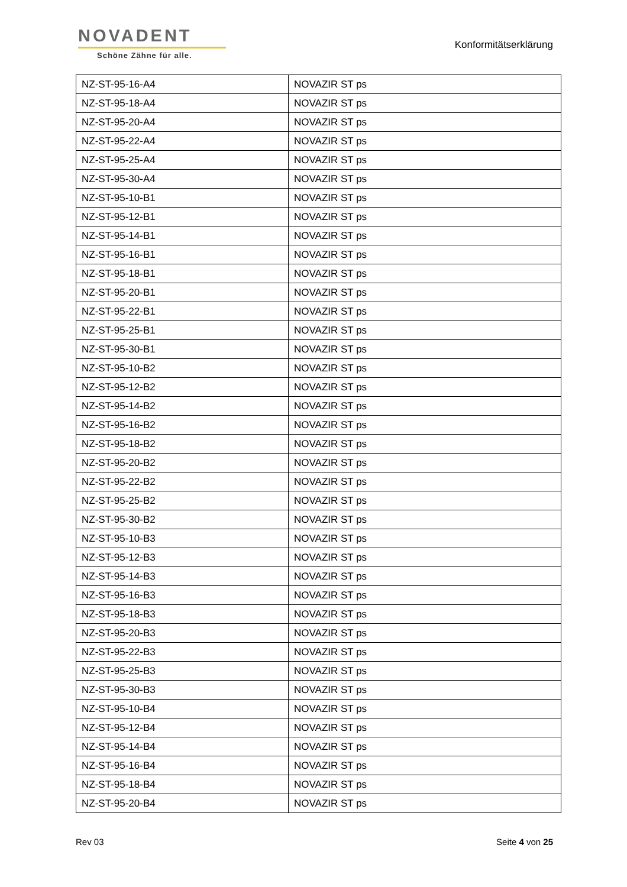NOVADENT
Schöne Zähne für alle.
Konformitätserklärung
| NZ-ST-95-16-A4 | NOVAZIR ST ps |
| NZ-ST-95-18-A4 | NOVAZIR ST ps |
| NZ-ST-95-20-A4 | NOVAZIR ST ps |
| NZ-ST-95-22-A4 | NOVAZIR ST ps |
| NZ-ST-95-25-A4 | NOVAZIR ST ps |
| NZ-ST-95-30-A4 | NOVAZIR ST ps |
| NZ-ST-95-10-B1 | NOVAZIR ST ps |
| NZ-ST-95-12-B1 | NOVAZIR ST ps |
| NZ-ST-95-14-B1 | NOVAZIR ST ps |
| NZ-ST-95-16-B1 | NOVAZIR ST ps |
| NZ-ST-95-18-B1 | NOVAZIR ST ps |
| NZ-ST-95-20-B1 | NOVAZIR ST ps |
| NZ-ST-95-22-B1 | NOVAZIR ST ps |
| NZ-ST-95-25-B1 | NOVAZIR ST ps |
| NZ-ST-95-30-B1 | NOVAZIR ST ps |
| NZ-ST-95-10-B2 | NOVAZIR ST ps |
| NZ-ST-95-12-B2 | NOVAZIR ST ps |
| NZ-ST-95-14-B2 | NOVAZIR ST ps |
| NZ-ST-95-16-B2 | NOVAZIR ST ps |
| NZ-ST-95-18-B2 | NOVAZIR ST ps |
| NZ-ST-95-20-B2 | NOVAZIR ST ps |
| NZ-ST-95-22-B2 | NOVAZIR ST ps |
| NZ-ST-95-25-B2 | NOVAZIR ST ps |
| NZ-ST-95-30-B2 | NOVAZIR ST ps |
| NZ-ST-95-10-B3 | NOVAZIR ST ps |
| NZ-ST-95-12-B3 | NOVAZIR ST ps |
| NZ-ST-95-14-B3 | NOVAZIR ST ps |
| NZ-ST-95-16-B3 | NOVAZIR ST ps |
| NZ-ST-95-18-B3 | NOVAZIR ST ps |
| NZ-ST-95-20-B3 | NOVAZIR ST ps |
| NZ-ST-95-22-B3 | NOVAZIR ST ps |
| NZ-ST-95-25-B3 | NOVAZIR ST ps |
| NZ-ST-95-30-B3 | NOVAZIR ST ps |
| NZ-ST-95-10-B4 | NOVAZIR ST ps |
| NZ-ST-95-12-B4 | NOVAZIR ST ps |
| NZ-ST-95-14-B4 | NOVAZIR ST ps |
| NZ-ST-95-16-B4 | NOVAZIR ST ps |
| NZ-ST-95-18-B4 | NOVAZIR ST ps |
| NZ-ST-95-20-B4 | NOVAZIR ST ps |
Rev 03 Seite 4 von 25